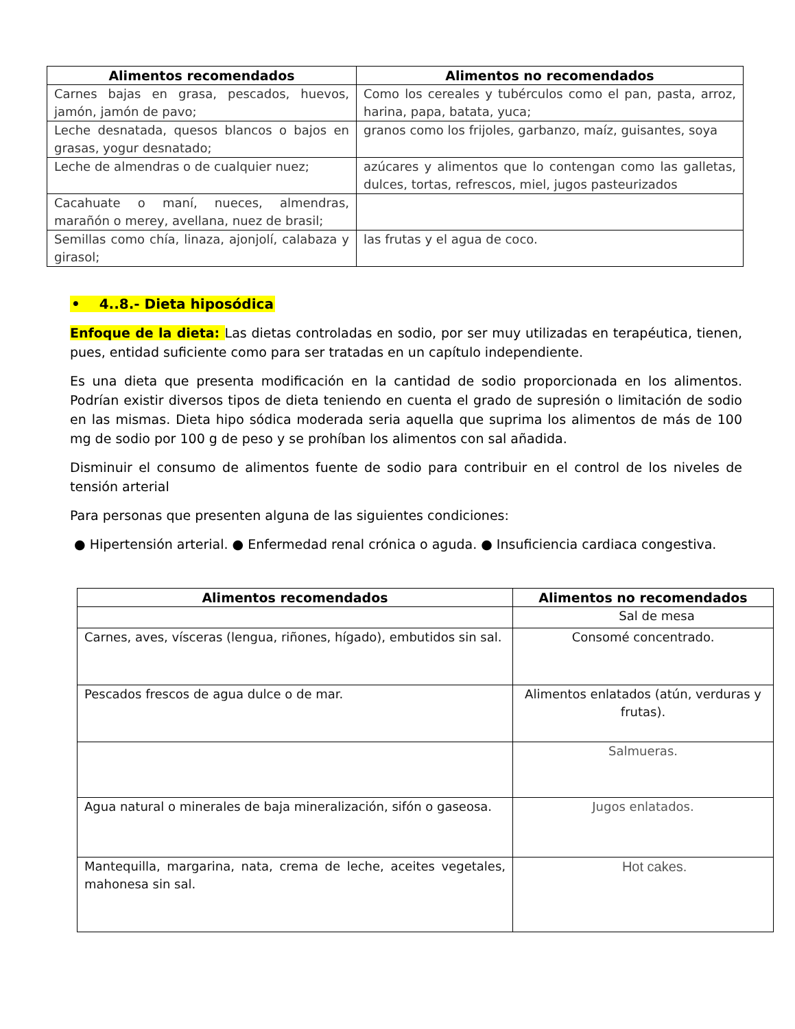| Alimentos recomendados | Alimentos no recomendados |
| --- | --- |
| Carnes bajas en grasa, pescados, huevos, jamón, jamón de pavo; | Como los cereales y tubérculos como el pan, pasta, arroz, harina, papa, batata, yuca; |
| Leche desnatada, quesos blancos o bajos en grasas, yogur desnatado; | granos como los frijoles, garbanzo, maíz, guisantes, soya |
| Leche de almendras o de cualquier nuez; | azúcares y alimentos que lo contengan como las galletas, dulces, tortas, refrescos, miel, jugos pasteurizados |
| Cacahuate o maní, nueces, almendras, marañón o merey, avellana, nuez de brasil; | |
| Semillas como chía, linaza, ajonjolí, calabaza y girasol; | las frutas y el agua de coco. |
• 4..8.- Dieta hiposódica
Enfoque de la dieta: Las dietas controladas en sodio, por ser muy utilizadas en terapéutica, tienen, pues, entidad suficiente como para ser tratadas en un capítulo independiente.
Es una dieta que presenta modificación en la cantidad de sodio proporcionada en los alimentos. Podrían existir diversos tipos de dieta teniendo en cuenta el grado de supresión o limitación de sodio en las mismas. Dieta hipo sódica moderada seria aquella que suprima los alimentos de más de 100 mg de sodio por 100 g de peso y se prohíban los alimentos con sal añadida.
Disminuir el consumo de alimentos fuente de sodio para contribuir en el control de los niveles de tensión arterial
Para personas que presenten alguna de las siguientes condiciones:
● Hipertensión arterial. ● Enfermedad renal crónica o aguda. ● Insuficiencia cardiaca congestiva.
| Alimentos recomendados | Alimentos no recomendados |
| --- | --- |
| | Sal de mesa |
| Carnes, aves, vísceras (lengua, riñones, hígado), embutidos sin sal. | Consomé concentrado. |
| Pescados frescos de agua dulce o de mar. | Alimentos enlatados (atún, verduras y frutas). |
| | Salmueras. |
| Agua natural o minerales de baja mineralización, sifón o gaseosa. | Jugos enlatados. |
| Mantequilla, margarina, nata, crema de leche, aceites vegetales, mahonesa sin sal. | Hot cakes. |